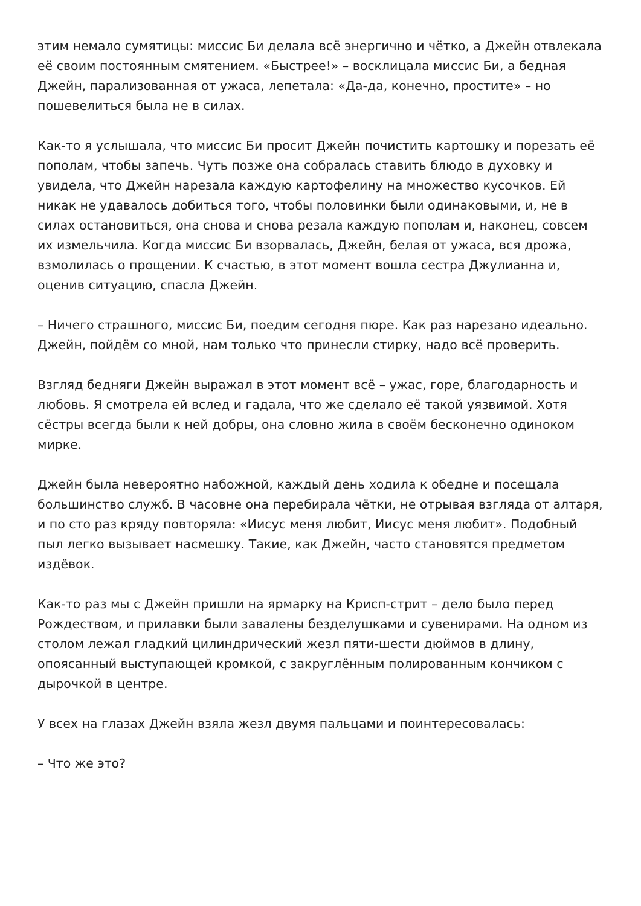этим немало сумятицы: миссис Би делала всё энергично и чётко, а Джейн отвлекала её своим постоянным смятением. «Быстрее!» – восклицала миссис Би, а бедная Джейн, парализованная от ужаса, лепетала: «Да-да, конечно, простите» – но пошевелиться была не в силах.
Как-то я услышала, что миссис Би просит Джейн почистить картошку и порезать её пополам, чтобы запечь. Чуть позже она собралась ставить блюдо в духовку и увидела, что Джейн нарезала каждую картофелину на множество кусочков. Ей никак не удавалось добиться того, чтобы половинки были одинаковыми, и, не в силах остановиться, она снова и снова резала каждую пополам и, наконец, совсем их измельчила. Когда миссис Би взорвалась, Джейн, белая от ужаса, вся дрожа, взмолилась о прощении. К счастью, в этот момент вошла сестра Джулианна и, оценив ситуацию, спасла Джейн.
– Ничего страшного, миссис Би, поедим сегодня пюре. Как раз нарезано идеально. Джейн, пойдём со мной, нам только что принесли стирку, надо всё проверить.
Взгляд бедняги Джейн выражал в этот момент всё – ужас, горе, благодарность и любовь. Я смотрела ей вслед и гадала, что же сделало её такой уязвимой. Хотя сёстры всегда были к ней добры, она словно жила в своём бесконечно одиноком мирке.
Джейн была невероятно набожной, каждый день ходила к обедне и посещала большинство служб. В часовне она перебирала чётки, не отрывая взгляда от алтаря, и по сто раз кряду повторяла: «Иисус меня любит, Иисус меня любит». Подобный пыл легко вызывает насмешку. Такие, как Джейн, часто становятся предметом издёвок.
Как-то раз мы с Джейн пришли на ярмарку на Крисп-стрит – дело было перед Рождеством, и прилавки были завалены безделушками и сувенирами. На одном из столом лежал гладкий цилиндрический жезл пяти-шести дюймов в длину, опоясанный выступающей кромкой, с закруглённым полированным кончиком с дырочкой в центре.
У всех на глазах Джейн взяла жезл двумя пальцами и поинтересовалась:
– Что же это?